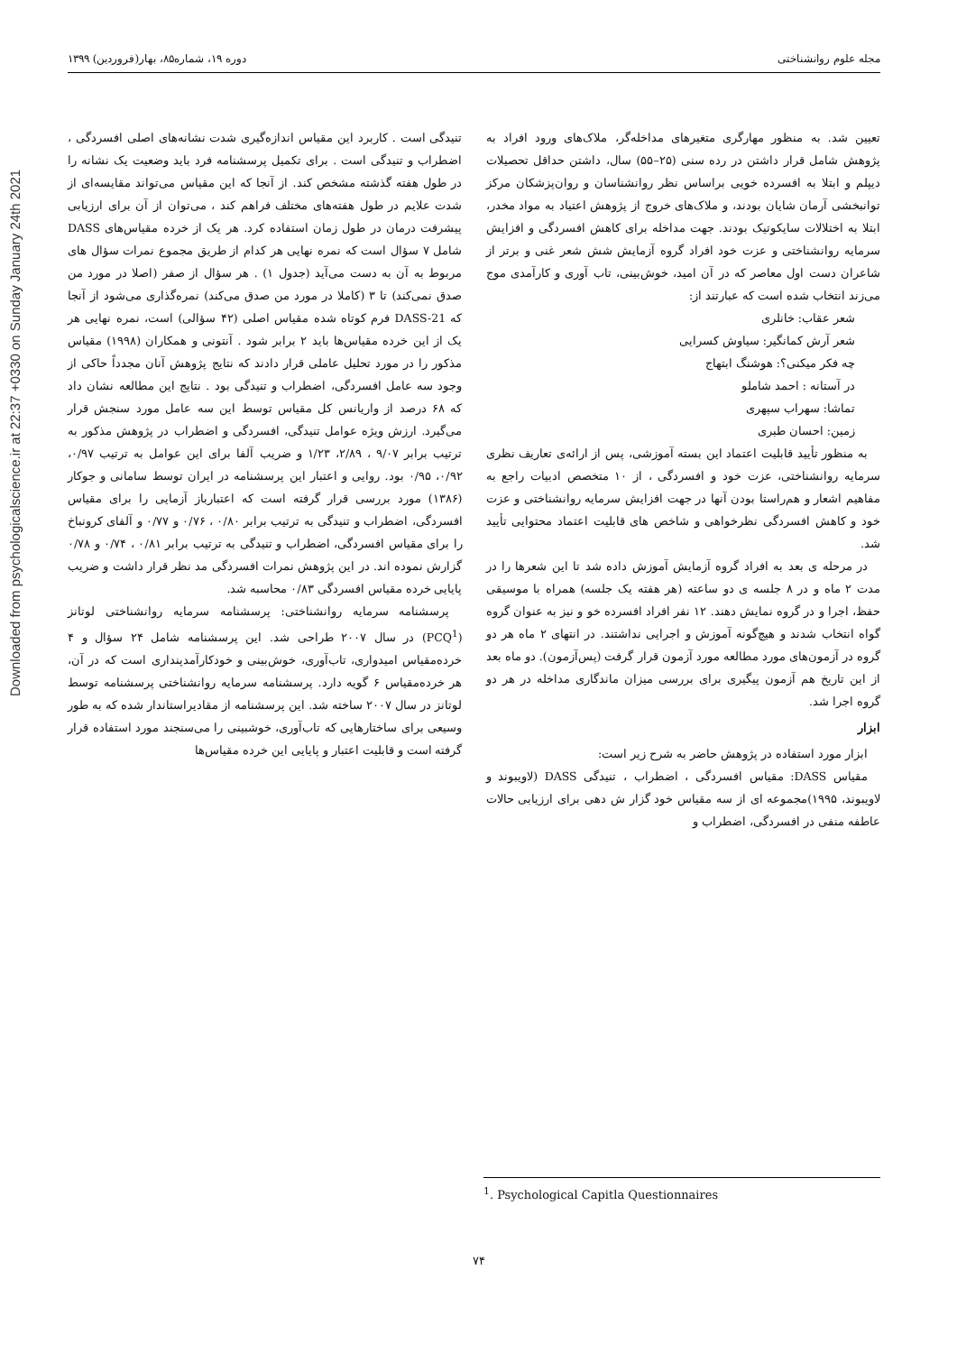Downloaded from psychologicalscience.ir at 22:37 +0330 on Sunday January 24th 2021
مجله علوم روانشناختی دوره ۱۹، شماره۸۵، بهار(فروردین) ۱۳۹۹
تعیین شد. به منظور مهارگری متغیرهای مداخله‌گر، ملاک‌های ورود افراد به پژوهش شامل قرار داشتن در رده سنی (۲۵–۵۵) سال، داشتن حداقل تحصیلات دیپلم و ابتلا به افسرده خویی براساس نظر روانشناسان و روان‌پزشکان مرکز توانبخشی آرمان شایان بودند، و ملاک‌های خروج از پژوهش اعتیاد به مواد مخدر، ابتلا به اختلالات سایکوتیک بودند. جهت مداخله برای کاهش افسردگی و افزایش سرمایه روانشناختی و عزت خود افراد گروه آزمایش شش شعر غنی و برتر از شاعران دست اول معاصر که در آن امید، خوش‌بینی، تاب آوری و کارآمدی موج می‌زند انتخاب شده است که عبارتند از:
شعر عقاب: خانلری
شعر آرش کمانگیر: سیاوش کسرایی
چه فکر میکنی؟: هوشنگ ابتهاج
در آستانه : احمد شاملو
تماشا: سهراب سپهری
زمین: احسان طبری
به منظور تأیید قابلیت اعتماد این بسته آموزشی، پس از ارائه‌ی تعاریف نظری سرمایه روانشناختی، عزت خود و افسردگی ، از ۱۰ متخصص ادبیات راجع به مفاهیم اشعار و هم‌راستا بودن آنها در جهت افزایش سرمایه روانشناختی و عزت خود و کاهش افسردگی نظرخواهی و شاخص های قابلیت اعتماد محتوایی تأیید شد.
در مرحله ی بعد به افراد گروه آزمایش آموزش داده شد تا این شعرها را در مدت ۲ ماه و در ۸ جلسه ی دو ساعته (هر هفته یک جلسه) همراه با موسیقی حفظ، اجرا و در گروه نمایش دهند. ۱۲ نفر افراد افسرده خو و نیز به عنوان گروه گواه انتخاب شدند و هیچ‌گونه آموزش و اجرایی نداشتند. در انتهای ۲ ماه هر دو گروه در آزمون‌های مورد مطالعه مورد آزمون قرار گرفت (پس‌آزمون). دو ماه بعد از این تاریخ هم آزمون پیگیری برای بررسی میزان ماندگاری مداخله در هر دو گروه اجرا شد.
ابزار
ابزار مورد استفاده در پژوهش حاضر به شرح زیر است:
مقیاس DASS: مقیاس افسردگی ، اضطراب ، تنیدگی DASS (لاویبوند و لاویبوند، ۱۹۹۵)مجموعه ای از سه مقیاس خود گزار ش دهی برای ارزیابی حالات عاطفه منفی در افسردگی، اضطراب و
تنیدگی است . کاربرد این مقیاس اندازه‌گیری شدت نشانه‌های اصلی افسردگی ، اضطراب و تنیدگی است . برای تکمیل پرسشنامه فرد باید وضعیت یک نشانه را در طول هفته گذشته مشخص کند. از آنجا که این مقیاس می‌تواند مقایسه‌ای از شدت علایم در طول هفته‌های مختلف فراهم کند ، می‌توان از آن برای ارزیابی پیشرفت درمان در طول زمان استفاده کرد. هر یک از خرده مقیاس‌های DASS شامل ۷ سؤال است که نمره نهایی هر کدام از طریق مجموع نمرات سؤال های مربوط به آن به دست می‌آید (جدول ۱) . هر سؤال از صفر (اصلا در مورد من صدق نمی‌کند) تا ۳ (کاملا در مورد من صدق می‌کند) نمره‌گذاری می‌شود از آنجا که DASS-21 فرم کوتاه شده مقیاس اصلی (۴۲ سؤالی) است، نمره نهایی هر یک از این خرده مقیاس‌ها باید ۲ برابر شود . آنتونی و همکاران (۱۹۹۸) مقیاس مذکور را در مورد تحلیل عاملی قرار دادند که نتایج پژوهش آنان مجدداً حاکی از وجود سه عامل افسردگی، اضطراب و تنیدگی بود . نتایج این مطالعه نشان داد که ۶۸ درصد از واریانس کل مقیاس توسط این سه عامل مورد سنجش قرار می‌گیرد. ارزش ویژه عوامل تنیدگی، افسردگی و اضطراب در پژوهش مذکور به ترتیب برابر ۹/۰۷ ، ۲/۸۹، ۱/۲۳ و ضریب آلفا برای این عوامل به ترتیب ۰/۹۷، ۰/۹۲، ۰/۹۵ بود. روایی و اعتبار این پرسشنامه در ایران توسط سامانی و جوکار (۱۳۸۶) مورد بررسی قرار گرفته است که اعتبارباز آزمایی را برای مقیاس افسردگی، اضطراب و تنیدگی به ترتیب برابر ۰/۸۰ ، ۰/۷۶ و ۰/۷۷ و آلفای کرونباخ را برای مقیاس افسردگی، اضطراب و تنیدگی به ترتیب برابر ۰/۸۱ ، ۰/۷۴ و ۰/۷۸ گزارش نموده اند. در این پژوهش نمرات افسردگی مد نظر قرار داشت و ضریب پایایی خرده مقیاس افسردگی ۰/۸۳ محاسبه شد.
پرسشنامه سرمایه روانشناختی: پرسشنامه سرمایه روانشناختی لوتانز (PCQ<sup>1</sup>) در سال ۲۰۰۷ طراحی شد. این پرسشنامه شامل ۲۴ سؤال و ۴ خرده‌مقیاس امیدواری، تاب‌آوری، خوش‌بینی و خودکارآمدپنداری است که در آن، هر خرده‌مقیاس ۶ گویه دارد. پرسشنامه سرمایه روانشناختی پرسشنامه توسط لوتانز در سال ۲۰۰۷ ساخته شد. این پرسشنامه از مقادیراستاندار شده که به طور وسیعی برای ساختارهایی که تاب‌آوری، خوشبینی را می‌سنجند مورد استفاده قرار گرفته است و قابلیت اعتبار و پایایی این خرده مقیاس‌ها
<sup>1</sup>. Psychological Capitla Questionnaires
۷۴